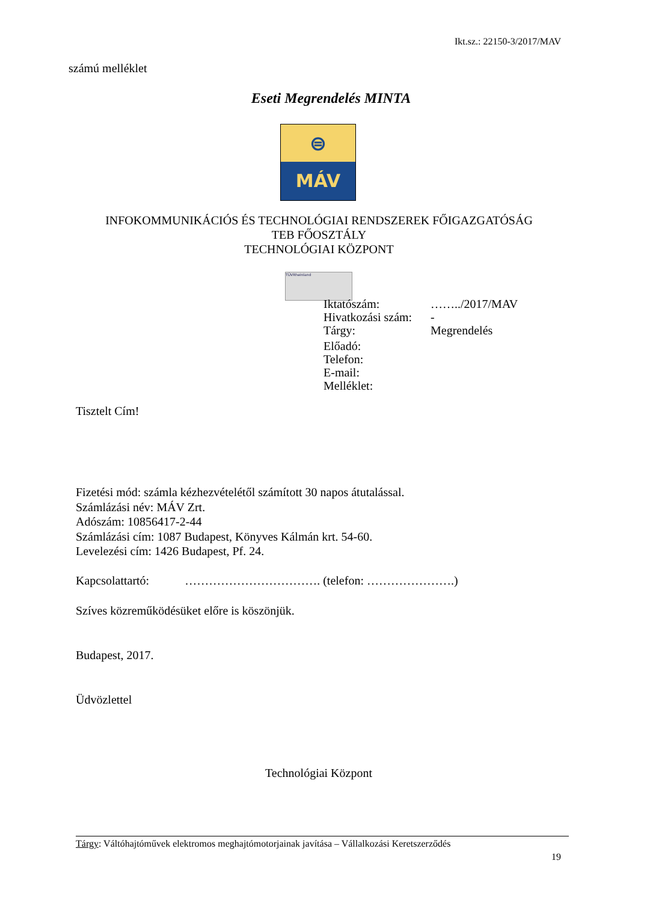Ikt.sz.: 22150-3/2017/MAV
számú melléklet
Eseti Megrendelés MINTA
⊜
MÁV
INFOKOMMUNIKÁCIÓS ÉS TECHNOLÓGIAI RENDSZEREK FŐIGAZGATÓSÁG
TEB FŐOSZTÁLY
TECHNOLÓGIAI KÖZPONT
TÜVRheinland
Iktatószám: ……../2017/MAV
Hivatkozási szám: -
Tárgy: Megrendelés
Előadó:
Telefon:
E-mail:
Melléklet:
Tisztelt Cím!
Fizetési mód: számla kézhezvételétől számított 30 napos átutalással.
Számlázási név: MÁV Zrt.
Adószám: 10856417-2-44
Számlázási cím: 1087 Budapest, Könyves Kálmán krt. 54-60.
Levelezési cím: 1426 Budapest, Pf. 24.
Kapcsolattartó: ……………………………. (telefon: ………………….)
Szíves közreműködésüket előre is köszönjük.
Budapest, 2017.
Üdvözlettel
Technológiai Központ
Tárgy: Váltóhajtóművek elektromos meghajtómotorjainak javítása – Vállalkozási Keretszerződés
19